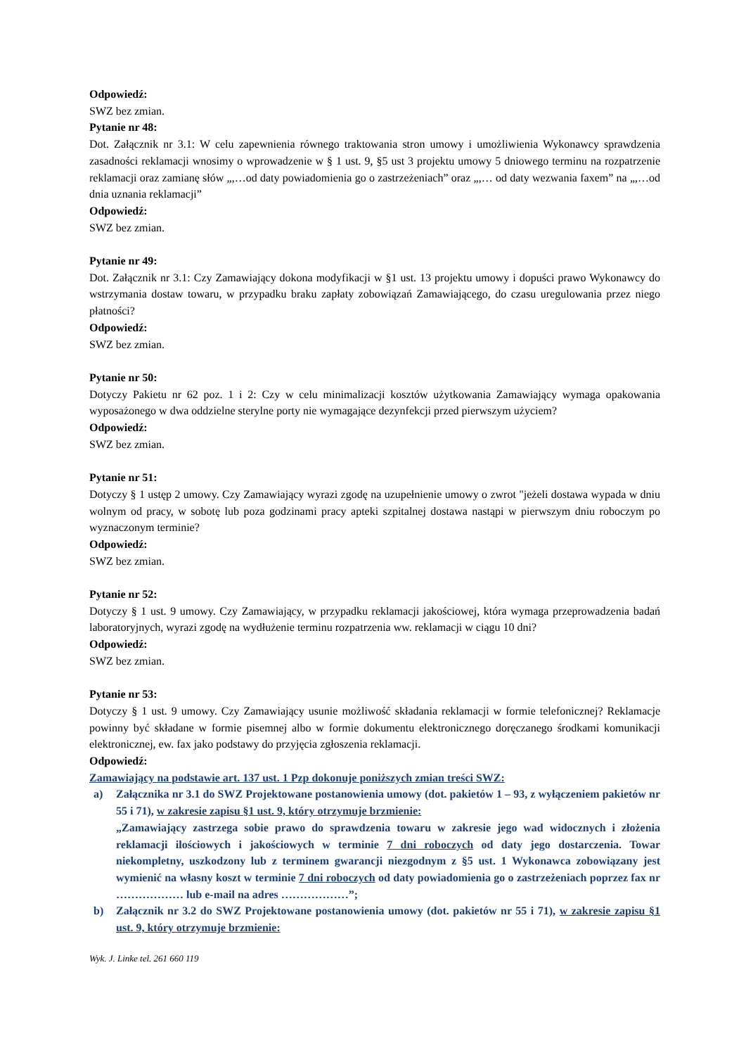Odpowiedź:
SWZ bez zmian.
Pytanie nr 48:
Dot. Załącznik nr 3.1: W celu zapewnienia równego traktowania stron umowy i umożliwienia Wykonawcy sprawdzenia zasadności reklamacji wnosimy o wprowadzenie w § 1 ust. 9, §5 ust 3 projektu umowy 5 dniowego terminu na rozpatrzenie reklamacji oraz zamianę słów „,…od daty powiadomienia go o zastrzeżeniach” oraz „,… od daty wezwania faxem” na „,…od dnia uznania reklamacji”
Odpowiedź:
SWZ bez zmian.
Pytanie nr 49:
Dot. Załącznik nr 3.1: Czy Zamawiający dokona modyfikacji w §1 ust. 13 projektu umowy i dopuści prawo Wykonawcy do wstrzymania dostaw towaru, w przypadku braku zapłaty zobowiązań Zamawiającego, do czasu uregulowania przez niego płatności?
Odpowiedź:
SWZ bez zmian.
Pytanie nr 50:
Dotyczy Pakietu nr 62 poz. 1 i 2: Czy w celu minimalizacji kosztów użytkowania Zamawiający wymaga opakowania wyposażonego w dwa oddzielne sterylne porty nie wymagające dezynfekcji przed pierwszym użyciem?
Odpowiedź:
SWZ bez zmian.
Pytanie nr 51:
Dotyczy § 1 ustęp 2 umowy. Czy Zamawiający wyrazi zgodę na uzupełnienie umowy o zwrot "jeżeli dostawa wypada w dniu wolnym od pracy, w sobotę lub poza godzinami pracy apteki szpitalnej dostawa nastąpi w pierwszym dniu roboczym po wyznaczonym terminie?
Odpowiedź:
SWZ bez zmian.
Pytanie nr 52:
Dotyczy § 1 ust. 9 umowy. Czy Zamawiający, w przypadku reklamacji jakościowej, która wymaga przeprowadzenia badań laboratoryjnych, wyrazi zgodę na wydłużenie terminu rozpatrzenia ww. reklamacji w ciągu 10 dni?
Odpowiedź:
SWZ bez zmian.
Pytanie nr 53:
Dotyczy § 1 ust. 9 umowy. Czy Zamawiający usunie możliwość składania reklamacji w formie telefonicznej? Reklamacje powinny być składane w formie pisemnej albo w formie dokumentu elektronicznego doręczanego środkami komunikacji elektronicznej, ew. fax jako podstawy do przyjęcia zgłoszenia reklamacji.
Odpowiedź:
Zamawiający na podstawie art. 137 ust. 1 Pzp dokonuje poniższych zmian treści SWZ:
a) Załącznika nr 3.1 do SWZ Projektowane postanowienia umowy (dot. pakietów 1 – 93, z wyłączeniem pakietów nr 55 i 71), w zakresie zapisu §1 ust. 9, który otrzymuje brzmienie:
„Zamawiający zastrzega sobie prawo do sprawdzenia towaru w zakresie jego wad widocznych i złożenia reklamacji ilościowych i jakościowych w terminie 7 dni roboczych od daty jego dostarczenia. Towar niekompletny, uszkodzony lub z terminem gwarancji niezgodnym z §5 ust. 1 Wykonawca zobowiązany jest wymienić na własny koszt w terminie 7 dni roboczych od daty powiadomienia go o zastrzeżeniach poprzez fax nr ……………… lub e-mail na adres ………………”;
b) Załącznik nr 3.2 do SWZ Projektowane postanowienia umowy (dot. pakietów nr 55 i 71), w zakresie zapisu §1 ust. 9, który otrzymuje brzmienie:
Wyk. J. Linke tel. 261 660 119